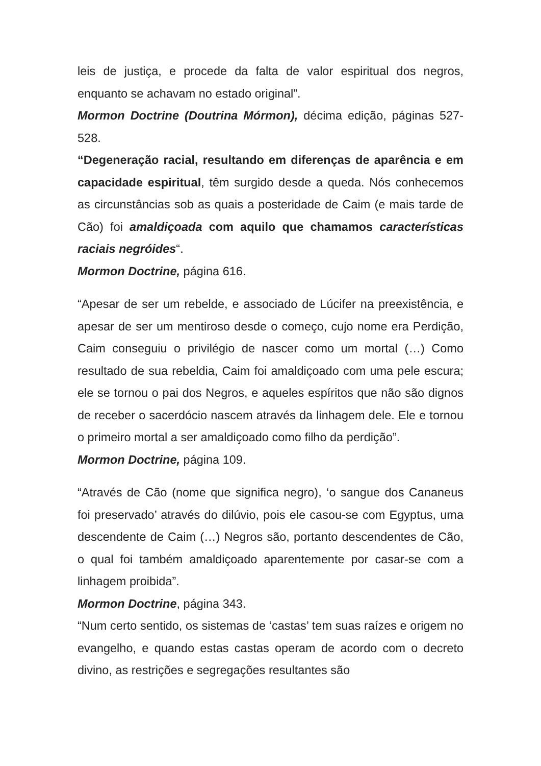leis de justiça, e procede da falta de valor espiritual dos negros, enquanto se achavam no estado original”.
Mormon Doctrine (Doutrina Mórmon), décima edição, páginas 527-528.
“Degeneração racial, resultando em diferenças de aparência e em capacidade espiritual, têm surgido desde a queda. Nós conhecemos as circunstâncias sob as quais a posteridade de Caim (e mais tarde de Cão) foi amaldiçoada com aquilo que chamamos características raciais negróides“.
Mormon Doctrine, página 616.
“Apesar de ser um rebelde, e associado de Lúcifer na preexistência, e apesar de ser um mentiroso desde o começo, cujo nome era Perdição, Caim conseguiu o privilégio de nascer como um mortal (…) Como resultado de sua rebeldia, Caim foi amaldiçoado com uma pele escura; ele se tornou o pai dos Negros, e aqueles espíritos que não são dignos de receber o sacerdócio nascem através da linhagem dele. Ele e tornou o primeiro mortal a ser amaldiçoado como filho da perdição”.
Mormon Doctrine, página 109.
“Através de Cão (nome que significa negro), ‘o sangue dos Cananeus foi preservado’ através do dilúvio, pois ele casou-se com Egyptus, uma descendente de Caim (…) Negros são, portanto descendentes de Cão, o qual foi também amaldiçoado aparentemente por casar-se com a linhagem proibida”.
Mormon Doctrine, página 343.
“Num certo sentido, os sistemas de ‘castas’ tem suas raízes e origem no evangelho, e quando estas castas operam de acordo com o decreto divino, as restrições e segregações resultantes são